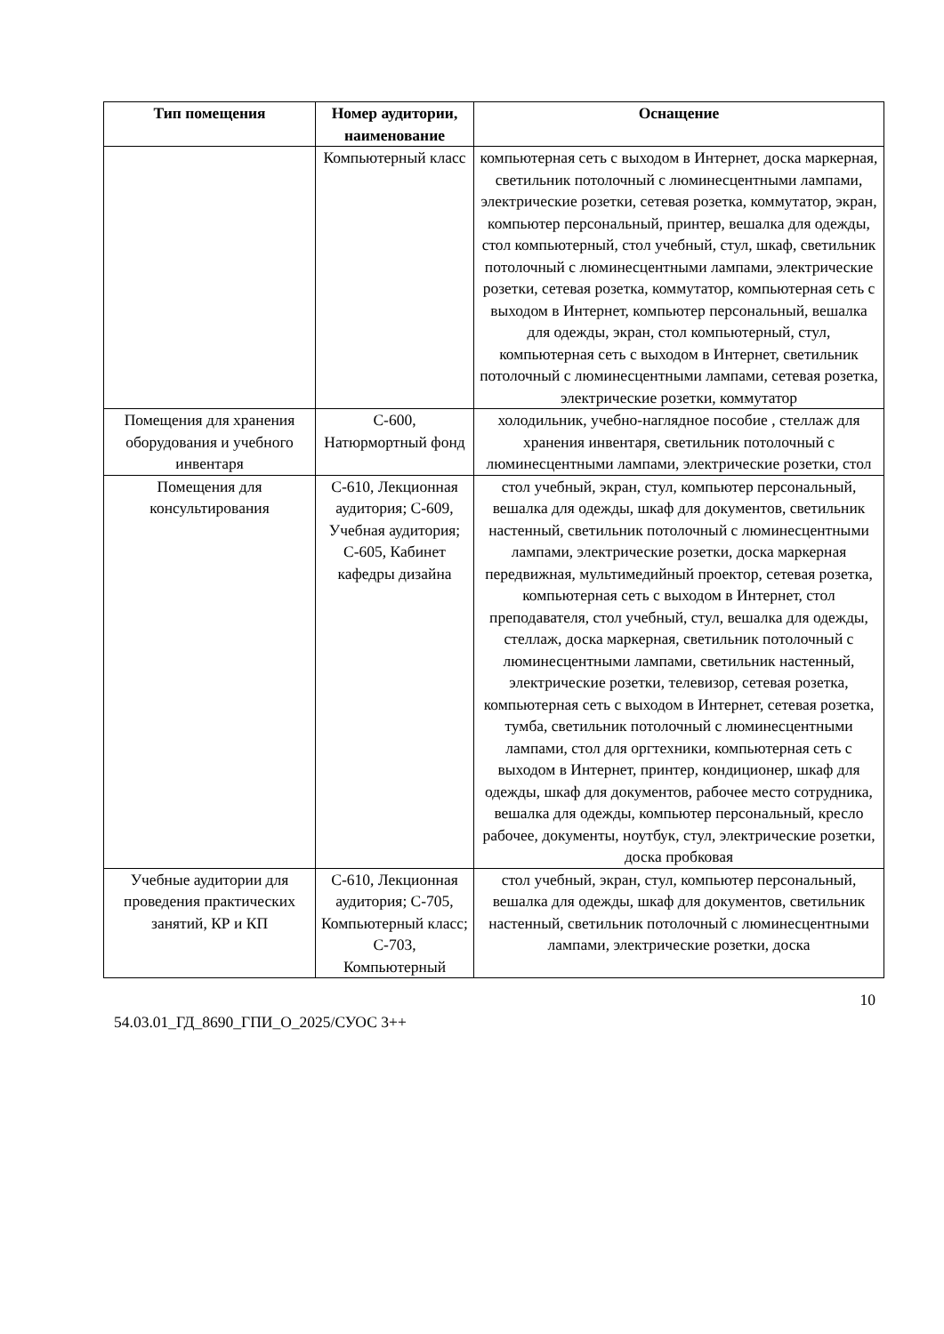| Тип помещения | Номер аудитории, наименование | Оснащение |
| --- | --- | --- |
| | Компьютерный класс | компьютерная сеть с выходом в Интернет, доска маркерная, светильник потолочный с люминесцентными лампами, электрические розетки, сетевая розетка, коммутатор, экран, компьютер персональный, принтер, вешалка для одежды, стол компьютерный, стол учебный, стул, шкаф, светильник потолочный с люминесцентными лампами, электрические розетки, сетевая розетка, коммутатор, компьютерная сеть с выходом в Интернет, компьютер персональный, вешалка для одежды, экран, стол компьютерный, стул, компьютерная сеть с выходом в Интернет, светильник потолочный с люминесцентными лампами, сетевая розетка, электрические розетки, коммутатор |
| Помещения для хранения оборудования и учебного инвентаря | С-600, Натюрмортный фонд | холодильник, учебно-наглядное пособие , стеллаж для хранения инвентаря, светильник потолочный с люминесцентными лампами, электрические розетки, стол |
| Помещения для консультирования | С-610, Лекционная аудитория; С-609, Учебная аудитория; С-605, Кабинет кафедры дизайна | стол учебный, экран, стул, компьютер персональный, вешалка для одежды, шкаф для документов, светильник настенный, светильник потолочный с люминесцентными лампами, электрические розетки, доска маркерная передвижная, мультимедийный проектор, сетевая розетка, компьютерная сеть с выходом в Интернет, стол преподавателя, стол учебный, стул, вешалка для одежды, стеллаж, доска маркерная, светильник потолочный с люминесцентными лампами, светильник настенный, электрические розетки, телевизор, сетевая розетка, компьютерная сеть с выходом в Интернет, сетевая розетка, тумба, светильник потолочный с люминесцентными лампами, стол для оргтехники, компьютерная сеть с выходом в Интернет, принтер, кондиционер, шкаф для одежды, шкаф для документов, рабочее место сотрудника, вешалка для одежды, компьютер персональный, кресло рабочее, документы, ноутбук, стул, электрические розетки, доска пробковая |
| Учебные аудитории для проведения практических занятий, КР и КП | С-610, Лекционная аудитория; С-705, Компьютерный класс; С-703, Компьютерный | стол учебный, экран, стул, компьютер персональный, вешалка для одежды, шкаф для документов, светильник настенный, светильник потолочный с люминесцентными лампами, электрические розетки, доска |
10
54.03.01_ГД_8690_ГПИ_О_2025/СУОС 3++